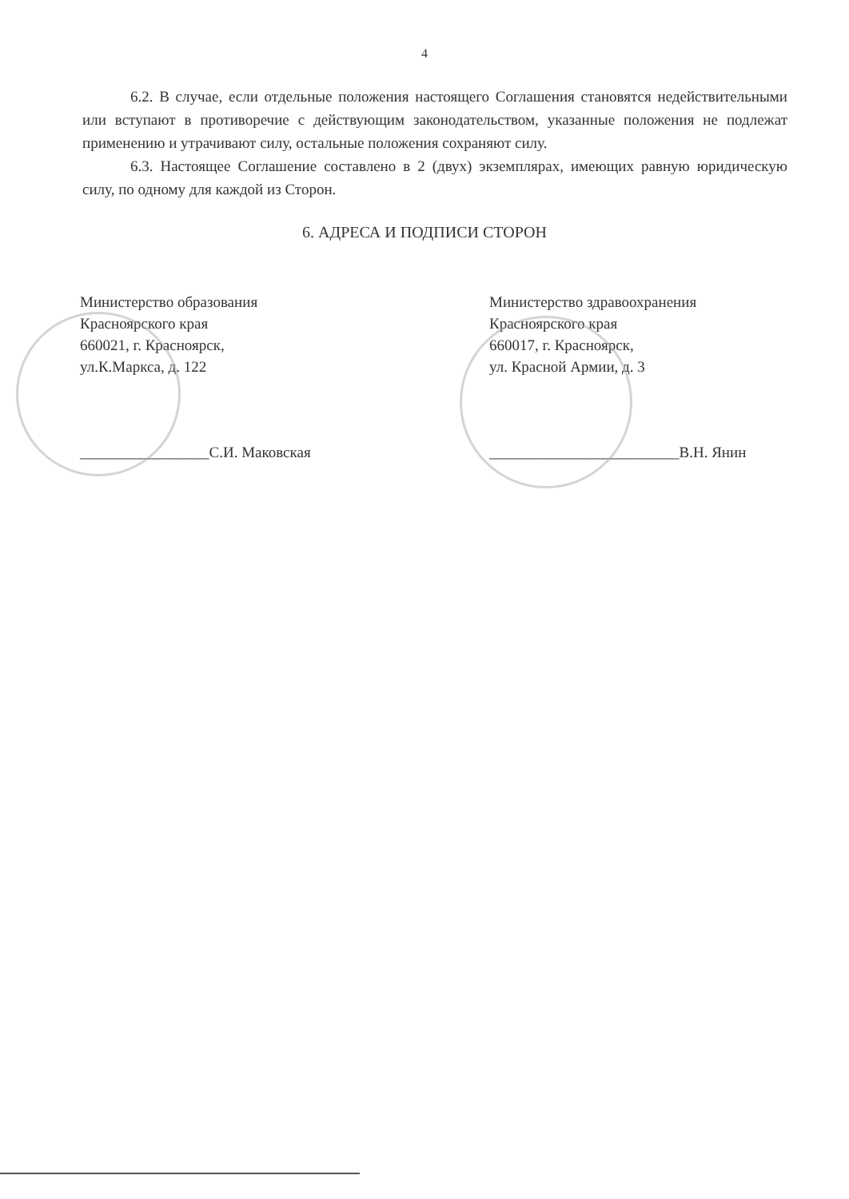4
6.2. В случае, если отдельные положения настоящего Соглашения становятся недействительными или вступают в противоречие с действующим законодательством, указанные положения не подлежат применению и утрачивают силу, остальные положения сохраняют силу.
6.3. Настоящее Соглашение составлено в 2 (двух) экземплярах, имеющих равную юридическую силу, по одному для каждой из Сторон.
6. АДРЕСА И ПОДПИСИ СТОРОН
Министерство образования
Красноярского края
660021, г. Красноярск,
ул.К.Маркса, д. 122
_________________С.И. Маковская
Министерство здравоохранения
Красноярского края
660017, г. Красноярск,
ул. Красной Армии, д. 3
_________________________В.Н. Янин